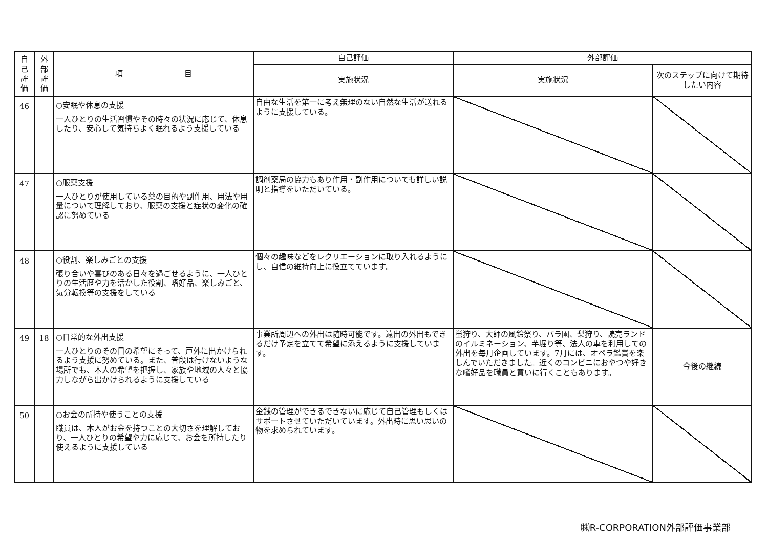| 自 己 評 価 | 外 部 評 価 | 項 目 | 自己評価 | 外部評価 | |
| --- | --- | --- | --- | --- | --- |
| | | | 実施状況 | 実施状況 | 次のステップに向けて期待したい内容 |
| 46 | | ○安眠や休息の支援 一人ひとりの生活習慣やその時々の状況に応じて、休息したり、安心して気持ちよく眠れるよう支援している | 自由な生活を第一に考え無理のない自然な生活が送れるように支援している。 | | |
| 47 | | ○服薬支援 一人ひとりが使用している薬の目的や副作用、用法や用量について理解しており、服薬の支援と症状の変化の確認に努めている | 調剤薬局の協力もあり作用・副作用についても詳しい説明と指導をいただいている。 | | |
| 48 | | ○役割、楽しみごとの支援 張り合いや喜びのある日々を過ごせるように、一人ひとりの生活歴や力を活かした役割、嗜好品、楽しみごと、気分転換等の支援をしている | 個々の趣味などをレクリエーションに取り入れるようにし、自信の維持向上に役立てています。 | | |
| 49 | 18 | ○日常的な外出支援 一人ひとりのその日の希望にそって、戸外に出かけられるよう支援に努めている。また、普段は行けないような場所でも、本人の希望を把握し、家族や地域の人々と協力しながら出かけられるように支援している | 事業所周辺への外出は随時可能です。遠出の外出もできるだけ予定を立てて希望に添えるように支援しています。 | 蛍狩り、大師の風鈴祭り、バラ園、梨狩り、読売ランドのイルミネーション、芋堀り等、法人の車を利用しての外出を毎月企画しています。7月には、オペラ鑑賞を楽しんでいただきました。近くのコンビニにおやつや好きな嗜好品を職員と買いに行くこともあります。 | 今後の継続 |
| 50 | | ○お金の所持や使うことの支援 職員は、本人がお金を持つことの大切さを理解しており、一人ひとりの希望や力に応じて、お金を所持したり使えるように支援している | 金銭の管理ができるできないに応じて自己管理もしくはサポートさせていただいています。外出時に思い思いの物を求められています。 | | |
㈱R-CORPORATION外部評価事業部